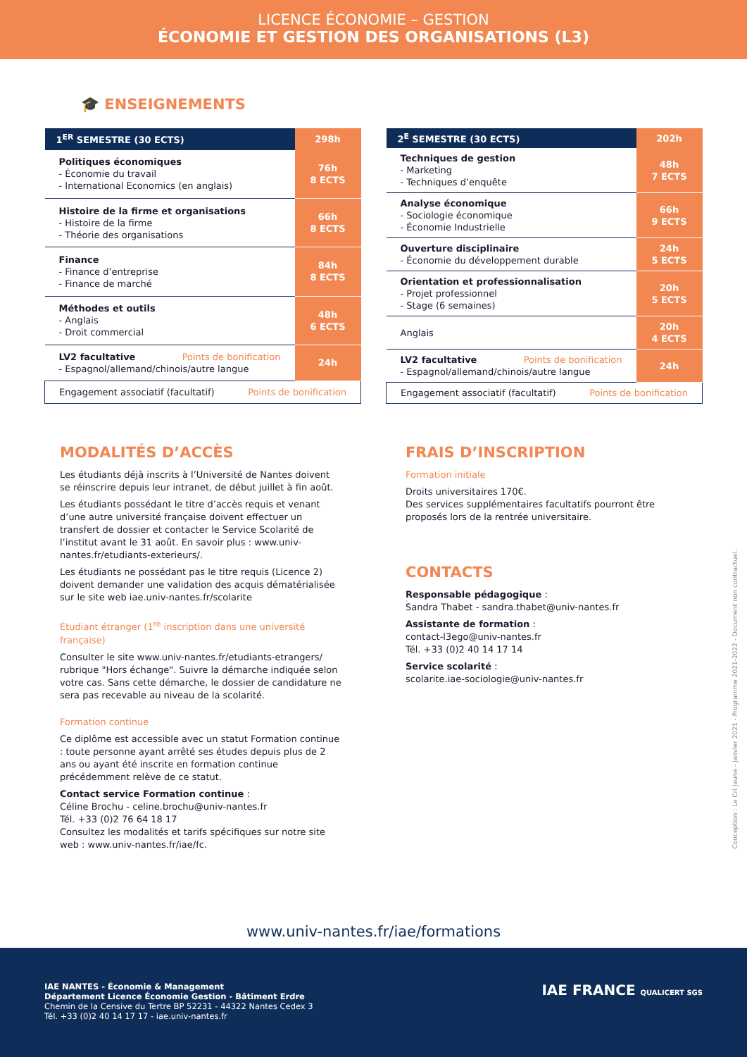LICENCE ÉCONOMIE – GESTION
ÉCONOMIE ET GESTION DES ORGANISATIONS (L3)
🎓 ENSEIGNEMENTS
| 1<sup>ER</sup> SEMESTRE (30 ECTS) | 298h |
| --- | --- |
| Politiques économiques - Économie du travail - International Economics (en anglais) | 76h 8 ECTS |
| Histoire de la firme et organisations - Histoire de la firme - Théorie des organisations | 66h 8 ECTS |
| Finance - Finance d’entreprise - Finance de marché | 84h 8 ECTS |
| Méthodes et outils - Anglais - Droit commercial | 48h 6 ECTS |
| LV2 facultative Points de bonification - Espagnol/allemand/chinois/autre langue | 24h |
| Engagement associatif (facultatif) Points de bonification | |
| 2<sup>E</sup> SEMESTRE (30 ECTS) | 202h |
| --- | --- |
| Techniques de gestion - Marketing - Techniques d’enquête | 48h 7 ECTS |
| Analyse économique - Sociologie économique - Économie Industrielle | 66h 9 ECTS |
| Ouverture disciplinaire - Économie du développement durable | 24h 5 ECTS |
| Orientation et professionnalisation - Projet professionnel - Stage (6 semaines) | 20h 5 ECTS |
| Anglais | 20h 4 ECTS |
| LV2 facultative Points de bonification - Espagnol/allemand/chinois/autre langue | 24h |
| Engagement associatif (facultatif) Points de bonification | |
MODALITÉS D’ACCÈS
Les étudiants déjà inscrits à l’Université de Nantes doivent se réinscrire depuis leur intranet, de début juillet à fin août.
Les étudiants possédant le titre d’accès requis et venant d’une autre université française doivent effectuer un transfert de dossier et contacter le Service Scolarité de l’institut avant le 31 août. En savoir plus : www.univ-nantes.fr/etudiants-exterieurs/.
Les étudiants ne possédant pas le titre requis (Licence 2) doivent demander une validation des acquis dématérialisée sur le site web iae.univ-nantes.fr/scolarite
Étudiant étranger (1<sup>re</sup> inscription dans une université française)
Consulter le site www.univ-nantes.fr/etudiants-etrangers/ rubrique "Hors échange". Suivre la démarche indiquée selon votre cas. Sans cette démarche, le dossier de candidature ne sera pas recevable au niveau de la scolarité.
Formation continue
Ce diplôme est accessible avec un statut Formation continue : toute personne ayant arrêté ses études depuis plus de 2 ans ou ayant été inscrite en formation continue précédemment relève de ce statut.
Contact service Formation continue :
Céline Brochu - celine.brochu@univ-nantes.fr
Tél. +33 (0)2 76 64 18 17
Consultez les modalités et tarifs spécifiques sur notre site web : www.univ-nantes.fr/iae/fc.
FRAIS D’INSCRIPTION
Formation initiale
Droits universitaires 170€.
Des services supplémentaires facultatifs pourront être proposés lors de la rentrée universitaire.
CONTACTS
Responsable pédagogique :
Sandra Thabet - sandra.thabet@univ-nantes.fr
Assistante de formation :
contact-l3ego@univ-nantes.fr
Tél. +33 (0)2 40 14 17 14
Service scolarité :
scolarite.iae-sociologie@univ-nantes.fr
Conception : Le Cri Jaune - Janvier 2021 - Programme 2021-2022 - Document non contractuel.
www.univ-nantes.fr/iae/formations
IAE NANTES - Économie & Management
Département Licence Économie Gestion - Bâtiment Erdre
Chemin de la Censive du Tertre BP 52231 - 44322 Nantes Cedex 3
Tél. +33 (0)2 40 14 17 17 - iae.univ-nantes.fr
IAE FRANCE QUALICERT SGS